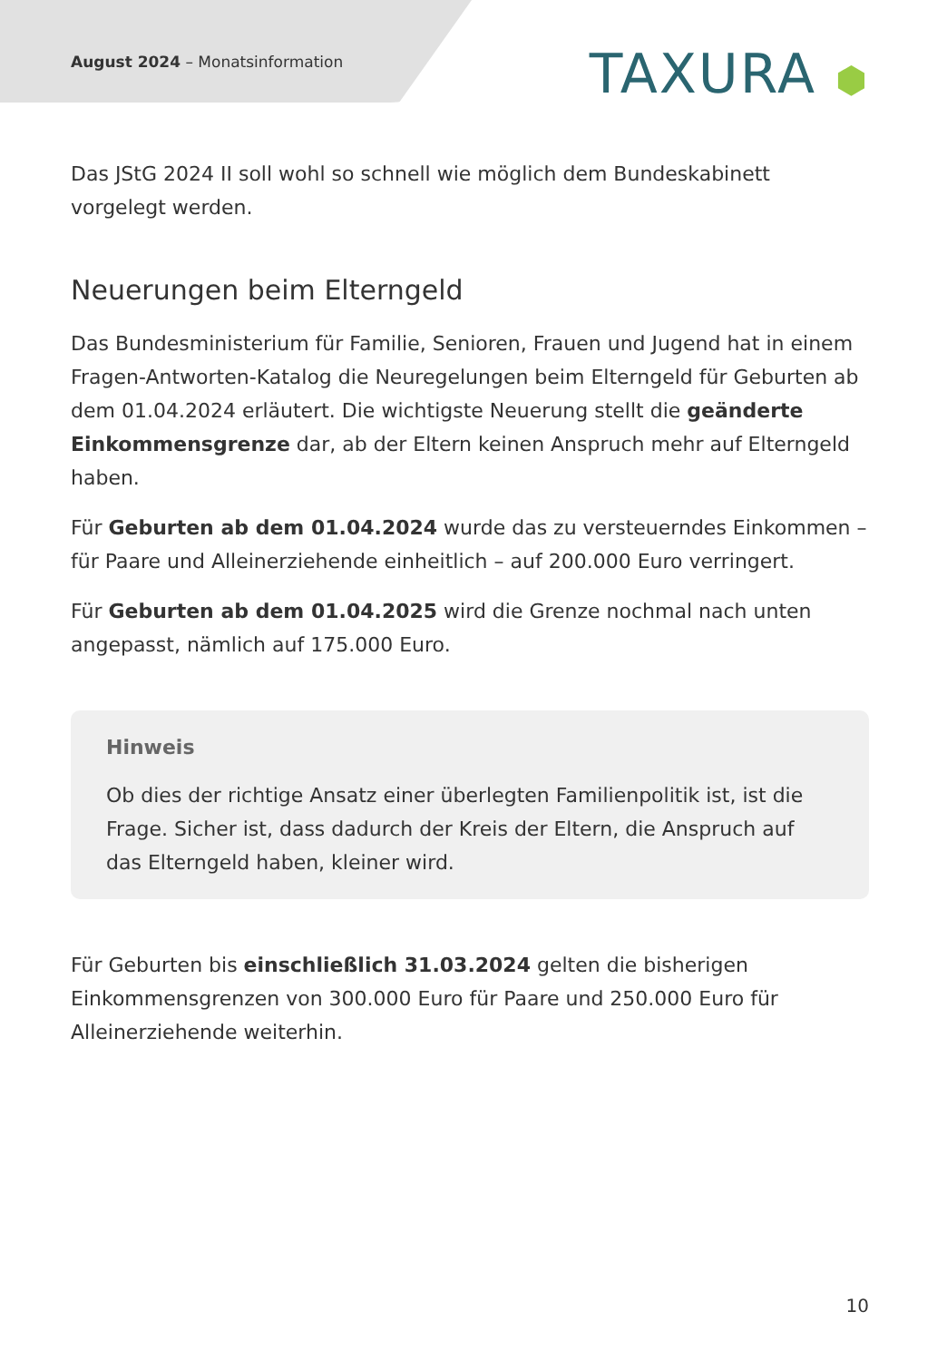August 2024 – Monatsinformation
TAXURA ⬢
Das JStG 2024 II soll wohl so schnell wie möglich dem Bundeskabinett vorgelegt werden.
Neuerungen beim Elterngeld
Das Bundesministerium für Familie, Senioren, Frauen und Jugend hat in einem Fragen-Antworten-Katalog die Neuregelungen beim Elterngeld für Geburten ab dem 01.04.2024 erläutert. Die wichtigste Neuerung stellt die geänderte Einkommensgrenze dar, ab der Eltern keinen Anspruch mehr auf Elterngeld haben.
Für Geburten ab dem 01.04.2024 wurde das zu versteuerndes Einkommen – für Paare und Alleinerziehende einheitlich – auf 200.000 Euro verringert.
Für Geburten ab dem 01.04.2025 wird die Grenze nochmal nach unten angepasst, nämlich auf 175.000 Euro.
Hinweis
Ob dies der richtige Ansatz einer überlegten Familienpolitik ist, ist die Frage. Sicher ist, dass dadurch der Kreis der Eltern, die Anspruch auf das Elterngeld haben, kleiner wird.
Für Geburten bis einschließlich 31.03.2024 gelten die bisherigen Einkommensgrenzen von 300.000 Euro für Paare und 250.000 Euro für Alleinerziehende weiterhin.
10